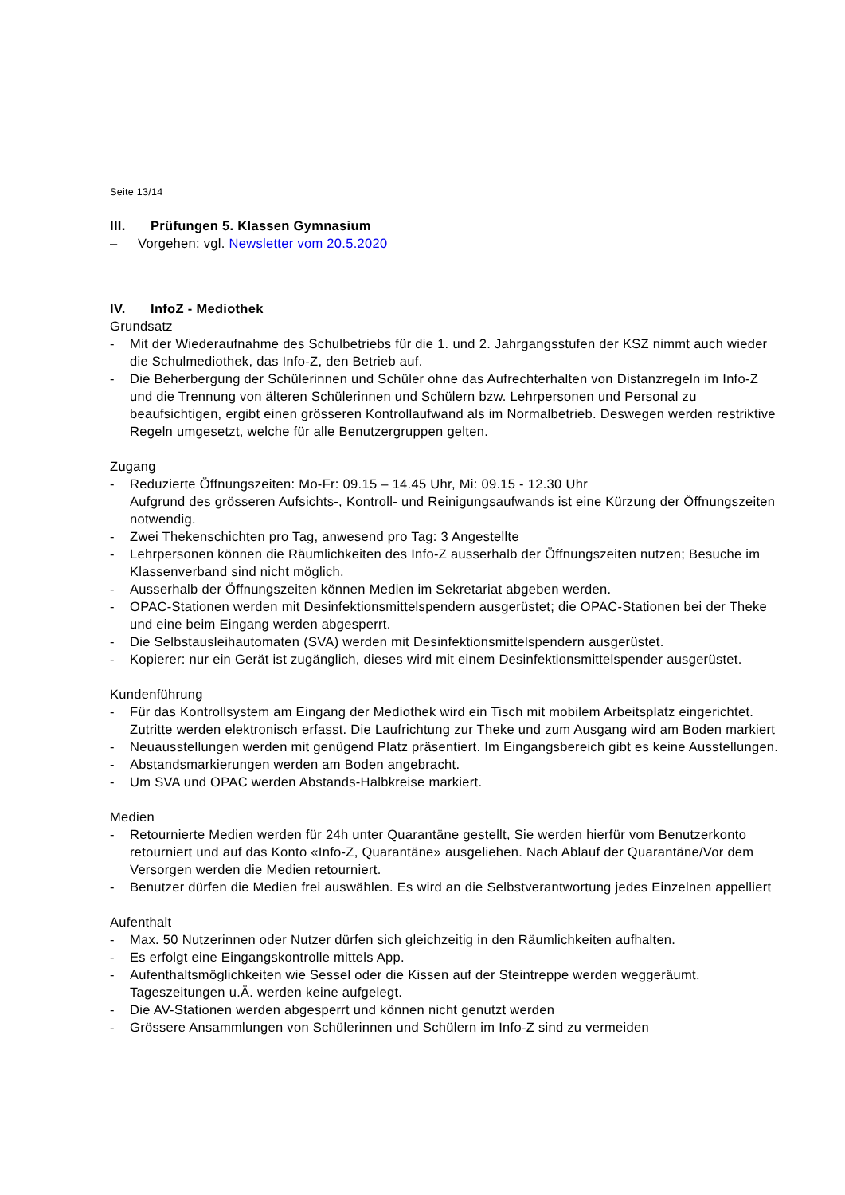Seite 13/14
III. Prüfungen 5. Klassen Gymnasium
– Vorgehen: vgl. Newsletter vom 20.5.2020
IV. InfoZ - Mediothek
Grundsatz
- Mit der Wiederaufnahme des Schulbetriebs für die 1. und 2. Jahrgangsstufen der KSZ nimmt auch wieder die Schulmediothek, das Info-Z, den Betrieb auf.
- Die Beherbergung der Schülerinnen und Schüler ohne das Aufrechterhalten von Distanzregeln im Info-Z und die Trennung von älteren Schülerinnen und Schülern bzw. Lehrpersonen und Personal zu beaufsichtigen, ergibt einen grösseren Kontrollaufwand als im Normalbetrieb. Deswegen werden restriktive Regeln umgesetzt, welche für alle Benutzergruppen gelten.
Zugang
- Reduzierte Öffnungszeiten: Mo-Fr: 09.15 – 14.45 Uhr, Mi: 09.15 - 12.30 Uhr
Aufgrund des grösseren Aufsichts-, Kontroll- und Reinigungsaufwands ist eine Kürzung der Öffnungszeiten notwendig.
- Zwei Thekenschichten pro Tag, anwesend pro Tag: 3 Angestellte
- Lehrpersonen können die Räumlichkeiten des Info-Z ausserhalb der Öffnungszeiten nutzen; Besuche im Klassenverband sind nicht möglich.
- Ausserhalb der Öffnungszeiten können Medien im Sekretariat abgeben werden.
- OPAC-Stationen werden mit Desinfektionsmittelspendern ausgerüstet; die OPAC-Stationen bei der Theke und eine beim Eingang werden abgesperrt.
- Die Selbstausleihautomaten (SVA) werden mit Desinfektionsmittelspendern ausgerüstet.
- Kopierer: nur ein Gerät ist zugänglich, dieses wird mit einem Desinfektionsmittelspender ausgerüstet.
Kundenführung
- Für das Kontrollsystem am Eingang der Mediothek wird ein Tisch mit mobilem Arbeitsplatz eingerichtet. Zutritte werden elektronisch erfasst. Die Laufrichtung zur Theke und zum Ausgang wird am Boden markiert
- Neuausstellungen werden mit genügend Platz präsentiert. Im Eingangsbereich gibt es keine Ausstellungen.
- Abstandsmarkierungen werden am Boden angebracht.
- Um SVA und OPAC werden Abstands-Halbkreise markiert.
Medien
- Retournierte Medien werden für 24h unter Quarantäne gestellt, Sie werden hierfür vom Benutzerkonto retourniert und auf das Konto «Info-Z, Quarantäne» ausgeliehen. Nach Ablauf der Quarantäne/Vor dem Versorgen werden die Medien retourniert.
- Benutzer dürfen die Medien frei auswählen. Es wird an die Selbstverantwortung jedes Einzelnen appelliert
Aufenthalt
- Max. 50 Nutzerinnen oder Nutzer dürfen sich gleichzeitig in den Räumlichkeiten aufhalten.
- Es erfolgt eine Eingangskontrolle mittels App.
- Aufenthaltsmöglichkeiten wie Sessel oder die Kissen auf der Steintreppe werden weggeräumt. Tageszeitungen u.Ä. werden keine aufgelegt.
- Die AV-Stationen werden abgesperrt und können nicht genutzt werden
- Grössere Ansammlungen von Schülerinnen und Schülern im Info-Z sind zu vermeiden